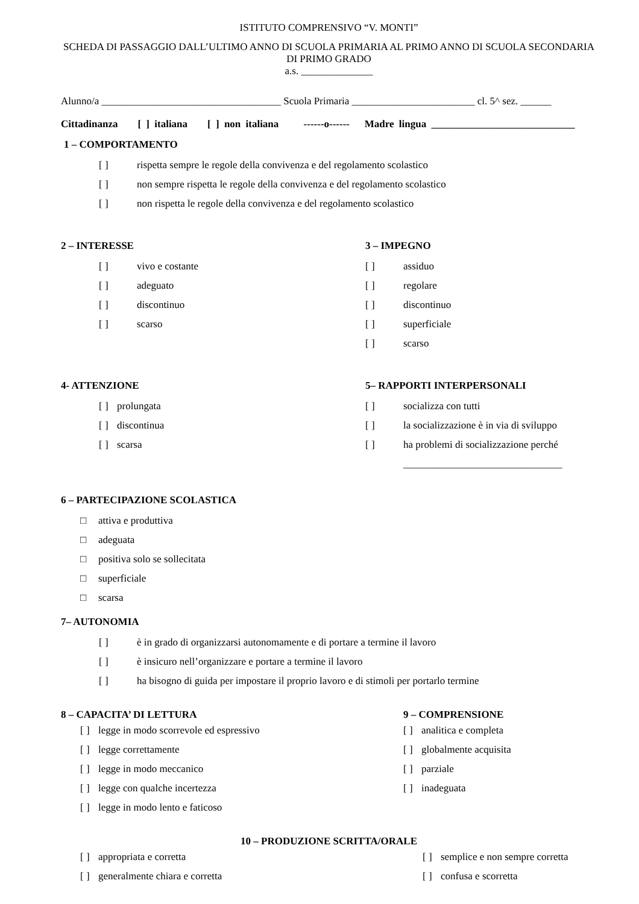ISTITUTO COMPRENSIVO “V. MONTI”
SCHEDA DI PASSAGGIO DALL’ULTIMO ANNO DI SCUOLA PRIMARIA AL PRIMO ANNO DI SCUOLA SECONDARIA DI PRIMO GRADO
a.s. ______________
Alunno/a ___________________________________ Scuola Primaria ________________________ cl. 5^ sez. ______
Cittadinanza [ ] italiana [ ] non italiana ------o------ Madre lingua ____________________________
1 – COMPORTAMENTO
[ ] rispetta sempre le regole della convivenza e del regolamento scolastico
[ ] non sempre rispetta le regole della convivenza e del regolamento scolastico
[ ] non rispetta le regole della convivenza e del regolamento scolastico
2 – INTERESSE
[ ] vivo e costante
[ ] adeguato
[ ] discontinuo
[ ] scarso
3 – IMPEGNO
[ ] assiduo
[ ] regolare
[ ] discontinuo
[ ] superficiale
[ ] scarso
4- ATTENZIONE
[ ] prolungata
[ ] discontinua
[ ] scarsa
5– RAPPORTI INTERPERSONALI
[ ] socializza con tutti
[ ] la socializzazione è in via di sviluppo
[ ] ha problemi di socializzazione perché
_______________________________
6 – PARTECIPAZIONE SCOLASTICA
□ attiva e produttiva
□ adeguata
□ positiva solo se sollecitata
□ superficiale
□ scarsa
7– AUTONOMIA
[ ] è in grado di organizzarsi autonomamente e di portare a termine il lavoro
[ ] è insicuro nell’organizzare e portare a termine il lavoro
[ ] ha bisogno di guida per impostare il proprio lavoro e di stimoli per portarlo termine
8 – CAPACITA’ DI LETTURA
[ ] legge in modo scorrevole ed espressivo
[ ] legge correttamente
[ ] legge in modo meccanico
[ ] legge con qualche incertezza
[ ] legge in modo lento e faticoso
9 – COMPRENSIONE
[ ] analitica e completa
[ ] globalmente acquisita
[ ] parziale
[ ] inadeguata
10 – PRODUZIONE SCRITTA/ORALE
[ ] appropriata e corretta
[ ] generalmente chiara e corretta
[ ] semplice e non sempre corretta
[ ] confusa e scorretta